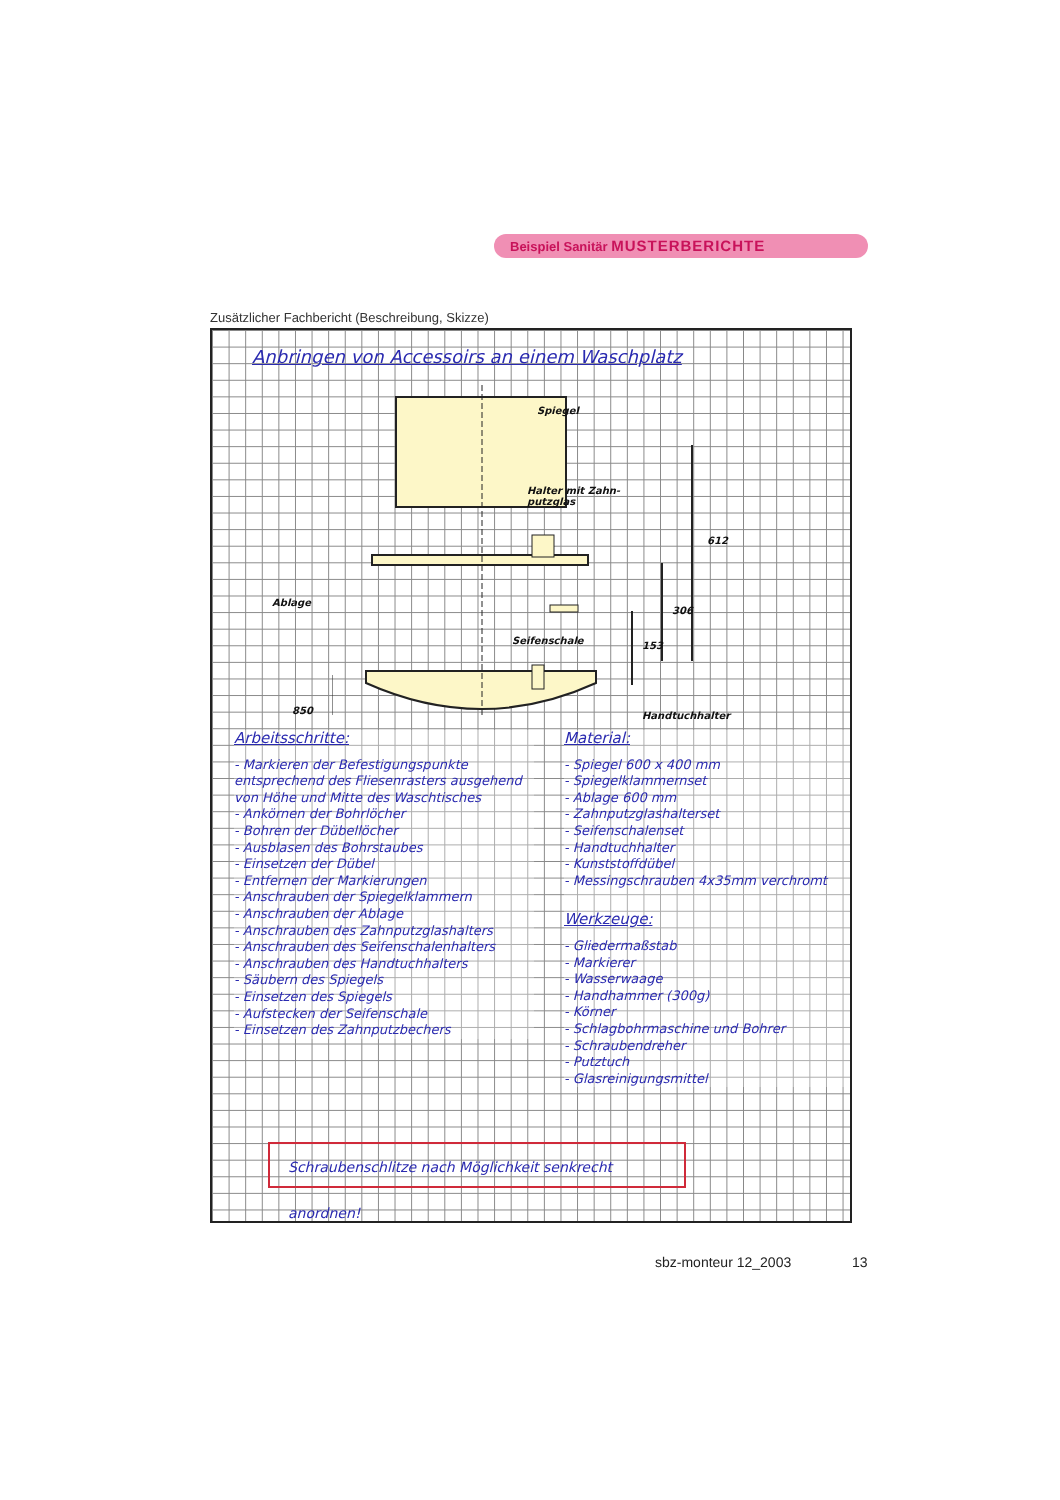Beispiel Sanitär MUSTERBERICHTE
Zusätzlicher Fachbericht (Beschreibung, Skizze)
Anbringen von Accessoirs an einem Waschplatz
Spiegel
Halter mit Zahn-
putzglas
Ablage
Seifenschale
Handtuchhalter
612
306
153
850
Arbeitsschritte:
- Markieren der Befestigungspunkte entsprechend des Fliesenrasters ausgehend von Höhe und Mitte des Waschtisches
- Ankörnen der Bohrlöcher
- Bohren der Dübellöcher
- Ausblasen des Bohrstaubes
- Einsetzen der Dübel
- Entfernen der Markierungen
- Anschrauben der Spiegelklammern
- Anschrauben der Ablage
- Anschrauben des Zahnputzglashalters
- Anschrauben des Seifenschalenhalters
- Anschrauben des Handtuchhalters
- Säubern des Spiegels
- Einsetzen des Spiegels
- Aufstecken der Seifenschale
- Einsetzen des Zahnputzbechers
Material:
- Spiegel 600 x 400 mm
- Spiegelklammernset
- Ablage 600 mm
- Zahnputzglashalterset
- Seifenschalenset
- Handtuchhalter
- Kunststoffdübel
- Messingschrauben 4x35mm verchromt
Werkzeuge:
- Gliedermaßstab
- Markierer
- Wasserwaage
- Handhammer (300g)
- Körner
- Schlagbohrmaschine und Bohrer
- Schraubendreher
- Putztuch
- Glasreinigungsmittel
Schraubenschlitze nach Möglichkeit senkrecht anordnen!
sbz-monteur 12_2003 13